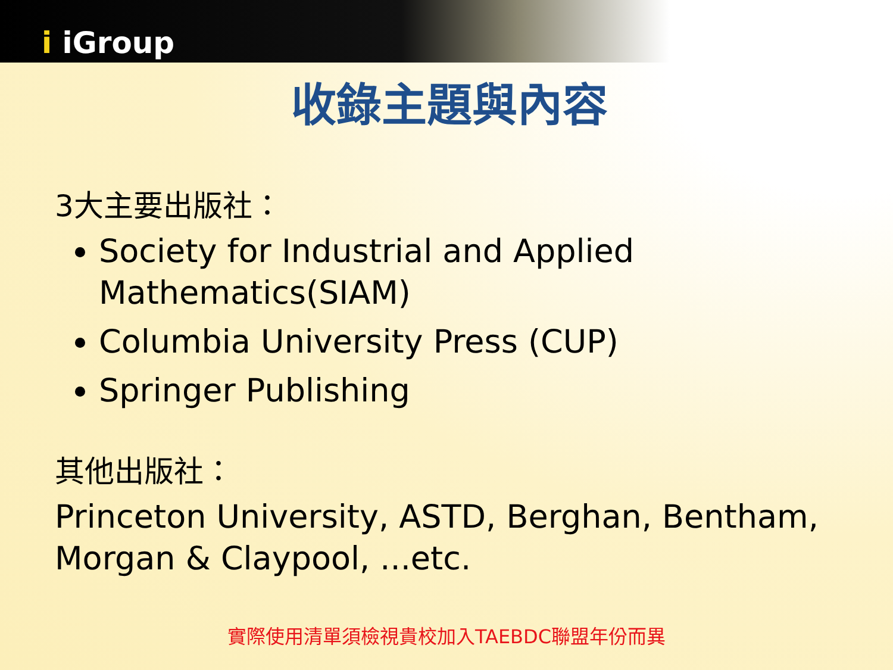i iGroup
收錄主題與內容
3大主要出版社：
Society for Industrial and Applied Mathematics(SIAM)
Columbia University Press (CUP)
Springer Publishing
其他出版社：
Princeton University, ASTD, Berghan, Bentham, Morgan & Claypool, ...etc.
實際使用清單須檢視貴校加入TAEBDC聯盟年份而異